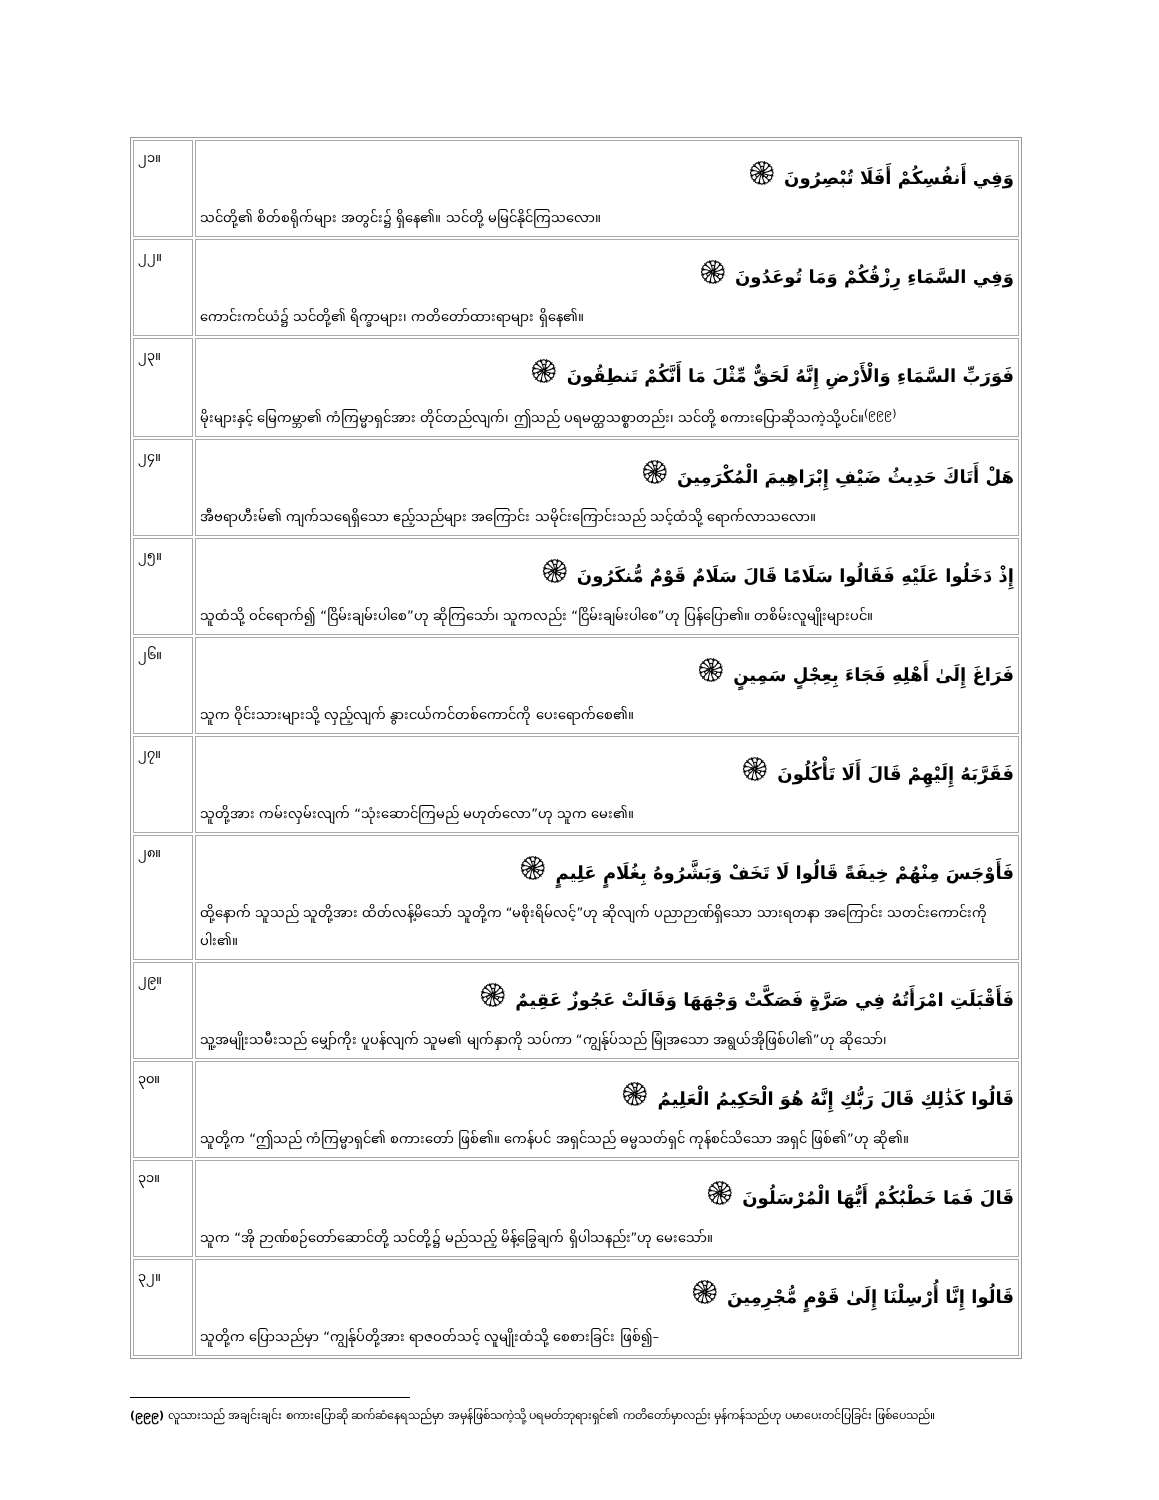| ၂၁။ | وَفِي أَنفُسِكُمْ أَفَلَا تُبْصِرُونَ ۞ သင်တို့၏ စိတ်စရိုက်များ အတွင်း၌ ရှိနေ၏။ သင်တို့ မမြင်နိုင်ကြသလော။ |
| ၂၂။ | وَفِي السَّمَاءِ رِزْقُكُمْ وَمَا تُوعَدُونَ ۞ ကောင်းကင်ယံ၌ သင်တို့၏ ရိက္ခာများ၊ ကတိတော်ထားရာများ ရှိနေ၏။ |
| ၂၃။ | فَوَرَبِّ السَّمَاءِ وَالْأَرْضِ إِنَّهُ لَحَقٌّ مِّثْلَ مَا أَنَّكُمْ تَنطِقُونَ ۞ မိုးများနှင့် မြေကမ္ဘာ၏ ကံကြမ္မာရှင်အား တိုင်တည်လျက်၊ ဤသည် ပရမတ္ထသစ္စာတည်း၊ သင်တို့ စကားပြောဆိုသကဲ့သို့ပင်။<sup>(၉၉၉)</sup> |
| ၂၄။ | هَلْ أَتَاكَ حَدِيثُ ضَيْفِ إِبْرَاهِيمَ الْمُكْرَمِينَ ۞ အီဗရာဟီးမ်၏ ကျက်သရေရှိသော ဧည့်သည်များ အကြောင်း သမိုင်းကြောင်းသည် သင့်ထံသို့ ရောက်လာသလော။ |
| ၂၅။ | إِذْ دَخَلُوا عَلَيْهِ فَقَالُوا سَلَامًا قَالَ سَلَامٌ قَوْمٌ مُّنكَرُونَ ۞ သူထံသို့ ဝင်ရောက်၍ “ငြိမ်းချမ်းပါစေ”ဟု ဆိုကြသော်၊ သူကလည်း “ငြိမ်းချမ်းပါစေ”ဟု ပြန်ပြော၏။ တစိမ်းလူမျိုးများပင်။ |
| ၂၆။ | فَرَاغَ إِلَىٰ أَهْلِهِ فَجَاءَ بِعِجْلٍ سَمِينٍ ۞ သူက ဝိုင်းသားများသို့ လှည့်လျက် နွားငယ်ကင်တစ်ကောင်ကို ပေးရောက်စေ၏။ |
| ၂၇။ | فَقَرَّبَهُ إِلَيْهِمْ قَالَ أَلَا تَأْكُلُونَ ۞ သူတို့အား ကမ်းလှမ်းလျက် “သုံးဆောင်ကြမည် မဟုတ်လော”ဟု သူက မေး၏။ |
| ၂၈။ | فَأَوْجَسَ مِنْهُمْ خِيفَةً قَالُوا لَا تَخَفْ وَبَشَّرُوهُ بِغُلَامٍ عَلِيمٍ ۞ ထို့နောက် သူသည် သူတို့အား ထိတ်လန့်မိသော် သူတို့က “မစိုးရိမ်လင့်”ဟု ဆိုလျက် ပညာဉာဏ်ရှိသော သားရတနာ အကြောင်း သတင်းကောင်းကို ပါး၏။ |
| ၂၉။ | فَأَقْبَلَتِ امْرَأَتُهُ فِي صَرَّةٍ فَصَكَّتْ وَجْهَهَا وَقَالَتْ عَجُوزٌ عَقِيمٌ ۞ သူ့အမျိုးသမီးသည် မျှော်ကိုး ပူပန်လျက် သူမ၏ မျက်နှာကို သပ်ကာ “ကျွန်ုပ်သည် မြုံအသော အရွယ်အိုဖြစ်ပါ၏”ဟု ဆိုသော်၊ |
| ၃၀။ | قَالُوا كَذَٰلِكِ قَالَ رَبُّكِ إِنَّهُ هُوَ الْحَكِيمُ الْعَلِيمُ ۞ သူတို့က “ဤသည် ကံကြမ္မာရှင်၏ စကားတော် ဖြစ်၏။ ကေန်ပင် အရှင်သည် ဓမ္မသတ်ရှင် ကုန်စင်သိသော အရှင် ဖြစ်၏”ဟု ဆို၏။ |
| ၃၁။ | قَالَ فَمَا خَطْبُكُمْ أَيُّهَا الْمُرْسَلُونَ ۞ သူက “အို ဉာဏ်စဉ်တော်ဆောင်တို့ သင်တို့၌ မည်သည့် မိန့်ခြွေချက် ရှိပါသနည်း”ဟု မေးသော်။ |
| ၃၂။ | قَالُوا إِنَّا أُرْسِلْنَا إِلَىٰ قَوْمٍ مُّجْرِمِينَ ۞ သူတို့က ပြောသည်မှာ “ကျွန်ုပ်တို့အား ရာဇဝတ်သင့် လူမျိုးထံသို့ စေစားခြင်း ဖြစ်၍– |
(၉၉၉) လူသားသည် အချင်းချင်း စကားပြောဆို ဆက်ဆံနေရသည်မှာ အမှန်ဖြစ်သကဲ့သို့ ပရမတ်ဘုရားရှင်၏ ကတိတော်မှာလည်း မှန်ကန်သည်ဟု ပမာပေးတင်ပြခြင်း ဖြစ်ပေသည်။